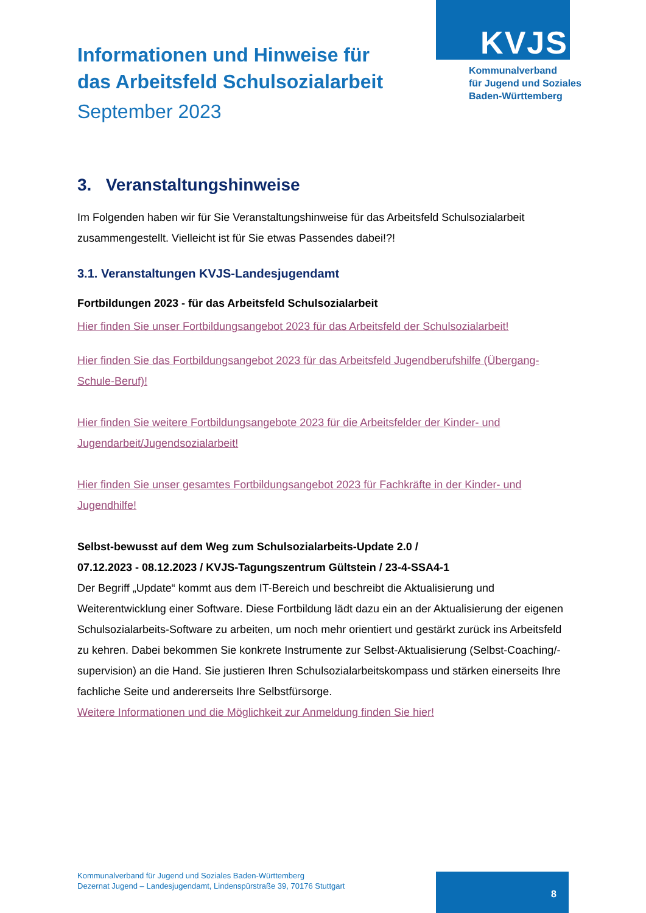KVJS
Kommunalverband
für Jugend und Soziales
Baden-Württemberg
Informationen und Hinweise für
das Arbeitsfeld Schulsozialarbeit
September 2023
3. Veranstaltungshinweise
Im Folgenden haben wir für Sie Veranstaltungshinweise für das Arbeitsfeld Schulsozialarbeit zusammengestellt. Vielleicht ist für Sie etwas Passendes dabei!?!
3.1. Veranstaltungen KVJS-Landesjugendamt
Fortbildungen 2023 - für das Arbeitsfeld Schulsozialarbeit
Hier finden Sie unser Fortbildungsangebot 2023 für das Arbeitsfeld der Schulsozialarbeit!
Hier finden Sie das Fortbildungsangebot 2023 für das Arbeitsfeld Jugendberufshilfe (Übergang-Schule-Beruf)!
Hier finden Sie weitere Fortbildungsangebote 2023 für die Arbeitsfelder der Kinder- und Jugendarbeit/Jugendsozialarbeit!
Hier finden Sie unser gesamtes Fortbildungsangebot 2023 für Fachkräfte in der Kinder- und Jugendhilfe!
Selbst-bewusst auf dem Weg zum Schulsozialarbeits-Update 2.0 /
07.12.2023 - 08.12.2023 / KVJS-Tagungszentrum Gültstein / 23-4-SSA4-1
Der Begriff „Update“ kommt aus dem IT-Bereich und beschreibt die Aktualisierung und Weiterentwicklung einer Software. Diese Fortbildung lädt dazu ein an der Aktualisierung der eigenen Schulsozialarbeits-Software zu arbeiten, um noch mehr orientiert und gestärkt zurück ins Arbeitsfeld zu kehren. Dabei bekommen Sie konkrete Instrumente zur Selbst-Aktualisierung (Selbst-Coaching/-supervision) an die Hand. Sie justieren Ihren Schulsozialarbeitskompass und stärken einerseits Ihre fachliche Seite und andererseits Ihre Selbstfürsorge.
Weitere Informationen und die Möglichkeit zur Anmeldung finden Sie hier!
Kommunalverband für Jugend und Soziales Baden-Württemberg
Dezernat Jugend – Landesjugendamt, Lindenspürstraße 39, 70176 Stuttgart
8